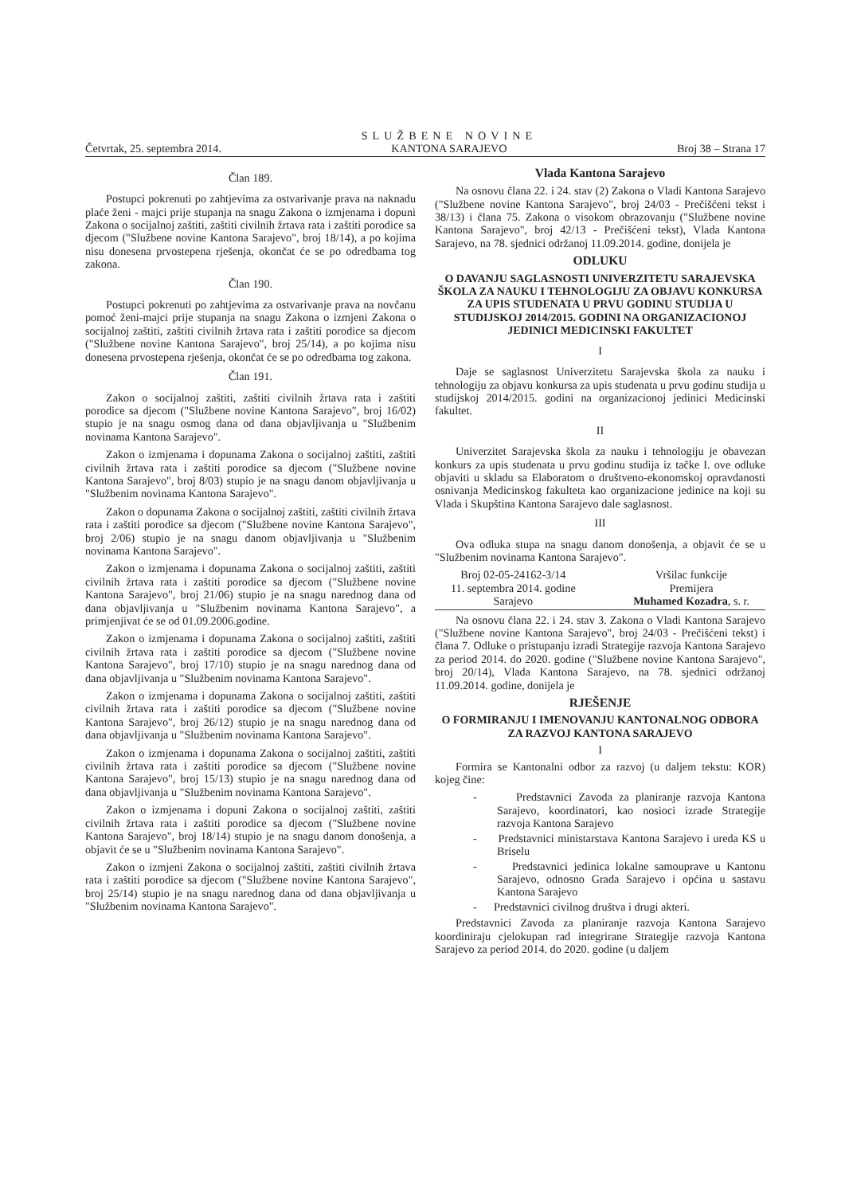Četvrtak, 25. septembra 2014. SLUŽBENE NOVINE
KANTONA SARAJEVO Broj 38 – Strana 17
Član 189.
Postupci pokrenuti po zahtjevima za ostvarivanje prava na naknadu plaće ženi - majci prije stupanja na snagu Zakona o izmjenama i dopuni Zakona o socijalnoj zaštiti, zaštiti civilnih žrtava rata i zaštiti porodice sa djecom ("Službene novine Kantona Sarajevo", broj 18/14), a po kojima nisu donesena prvostepena rješenja, okončat će se po odredbama tog zakona.
Član 190.
Postupci pokrenuti po zahtjevima za ostvarivanje prava na novčanu pomoć ženi-majci prije stupanja na snagu Zakona o izmjeni Zakona o socijalnoj zaštiti, zaštiti civilnih žrtava rata i zaštiti porodice sa djecom ("Službene novine Kantona Sarajevo", broj 25/14), a po kojima nisu donesena prvostepena rješenja, okončat će se po odredbama tog zakona.
Član 191.
Zakon o socijalnoj zaštiti, zaštiti civilnih žrtava rata i zaštiti porodice sa djecom ("Službene novine Kantona Sarajevo", broj 16/02) stupio je na snagu osmog dana od dana objavljivanja u "Službenim novinama Kantona Sarajevo".
Zakon o izmjenama i dopunama Zakona o socijalnoj zaštiti, zaštiti civilnih žrtava rata i zaštiti porodice sa djecom ("Službene novine Kantona Sarajevo", broj 8/03) stupio je na snagu danom objavljivanja u "Službenim novinama Kantona Sarajevo".
Zakon o dopunama Zakona o socijalnoj zaštiti, zaštiti civilnih žrtava rata i zaštiti porodice sa djecom ("Službene novine Kantona Sarajevo", broj 2/06) stupio je na snagu danom objavljivanja u "Službenim novinama Kantona Sarajevo".
Zakon o izmjenama i dopunama Zakona o socijalnoj zaštiti, zaštiti civilnih žrtava rata i zaštiti porodice sa djecom ("Službene novine Kantona Sarajevo", broj 21/06) stupio je na snagu narednog dana od dana objavljivanja u "Službenim novinama Kantona Sarajevo", a primjenjivat će se od 01.09.2006.godine.
Zakon o izmjenama i dopunama Zakona o socijalnoj zaštiti, zaštiti civilnih žrtava rata i zaštiti porodice sa djecom ("Službene novine Kantona Sarajevo", broj 17/10) stupio je na snagu narednog dana od dana objavljivanja u "Službenim novinama Kantona Sarajevo".
Zakon o izmjenama i dopunama Zakona o socijalnoj zaštiti, zaštiti civilnih žrtava rata i zaštiti porodice sa djecom ("Službene novine Kantona Sarajevo", broj 26/12) stupio je na snagu narednog dana od dana objavljivanja u "Službenim novinama Kantona Sarajevo".
Zakon o izmjenama i dopunama Zakona o socijalnoj zaštiti, zaštiti civilnih žrtava rata i zaštiti porodice sa djecom ("Službene novine Kantona Sarajevo", broj 15/13) stupio je na snagu narednog dana od dana objavljivanja u "Službenim novinama Kantona Sarajevo".
Zakon o izmjenama i dopuni Zakona o socijalnoj zaštiti, zaštiti civilnih žrtava rata i zaštiti porodice sa djecom ("Službene novine Kantona Sarajevo", broj 18/14) stupio je na snagu danom donošenja, a objavit će se u "Službenim novinama Kantona Sarajevo".
Zakon o izmjeni Zakona o socijalnoj zaštiti, zaštiti civilnih žrtava rata i zaštiti porodice sa djecom ("Službene novine Kantona Sarajevo", broj 25/14) stupio je na snagu narednog dana od dana objavljivanja u "Službenim novinama Kantona Sarajevo".
Vlada Kantona Sarajevo
Na osnovu člana 22. i 24. stav (2) Zakona o Vladi Kantona Sarajevo ("Službene novine Kantona Sarajevo", broj 24/03 - Prečišćeni tekst i 38/13) i člana 75. Zakona o visokom obrazovanju ("Službene novine Kantona Sarajevo", broj 42/13 - Prečišćeni tekst), Vlada Kantona Sarajevo, na 78. sjednici održanoj 11.09.2014. godine, donijela je
ODLUKU
O DAVANJU SAGLASNOSTI UNIVERZITETU SARAJEVSKA ŠKOLA ZA NAUKU I TEHNOLOGIJU ZA OBJAVU KONKURSA ZA UPIS STUDENATA U PRVU GODINU STUDIJA U STUDIJSKOJ 2014/2015. GODINI NA ORGANIZACIONOJ JEDINICI MEDICINSKI FAKULTET
I
Daje se saglasnost Univerzitetu Sarajevska škola za nauku i tehnologiju za objavu konkursa za upis studenata u prvu godinu studija u studijskoj 2014/2015. godini na organizacionoj jedinici Medicinski fakultet.
II
Univerzitet Sarajevska škola za nauku i tehnologiju je obavezan konkurs za upis studenata u prvu godinu studija iz tačke I. ove odluke objaviti u skladu sa Elaboratom o društveno-ekonomskoj opravdanosti osnivanja Medicinskog fakulteta kao organizacione jedinice na koji su Vlada i Skupština Kantona Sarajevo dale saglasnost.
III
Ova odluka stupa na snagu danom donošenja, a objavit će se u "Službenim novinama Kantona Sarajevo".
Broj 02-05-24162-3/14
11. septembra 2014. godine
Sarajevo
Vršilac funkcije
Premijera
Muhamed Kozadra, s. r.
Na osnovu člana 22. i 24. stav 3. Zakona o Vladi Kantona Sarajevo ("Službene novine Kantona Sarajevo", broj 24/03 - Prečišćeni tekst) i člana 7. Odluke o pristupanju izradi Strategije razvoja Kantona Sarajevo za period 2014. do 2020. godine ("Službene novine Kantona Sarajevo", broj 20/14), Vlada Kantona Sarajevo, na 78. sjednici održanoj 11.09.2014. godine, donijela je
RJEŠENJE
O FORMIRANJU I IMENOVANJU KANTONALNOG ODBORA ZA RAZVOJ KANTONA SARAJEVO
I
Formira se Kantonalni odbor za razvoj (u daljem tekstu: KOR) kojeg čine:
- Predstavnici Zavoda za planiranje razvoja Kantona Sarajevo, koordinatori, kao nosioci izrade Strategije razvoja Kantona Sarajevo
- Predstavnici ministarstava Kantona Sarajevo i ureda KS u Briselu
- Predstavnici jedinica lokalne samouprave u Kantonu Sarajevo, odnosno Grada Sarajevo i općina u sastavu Kantona Sarajevo
- Predstavnici civilnog društva i drugi akteri.
Predstavnici Zavoda za planiranje razvoja Kantona Sarajevo koordiniraju cjelokupan rad integrirane Strategije razvoja Kantona Sarajevo za period 2014. do 2020. godine (u daljem